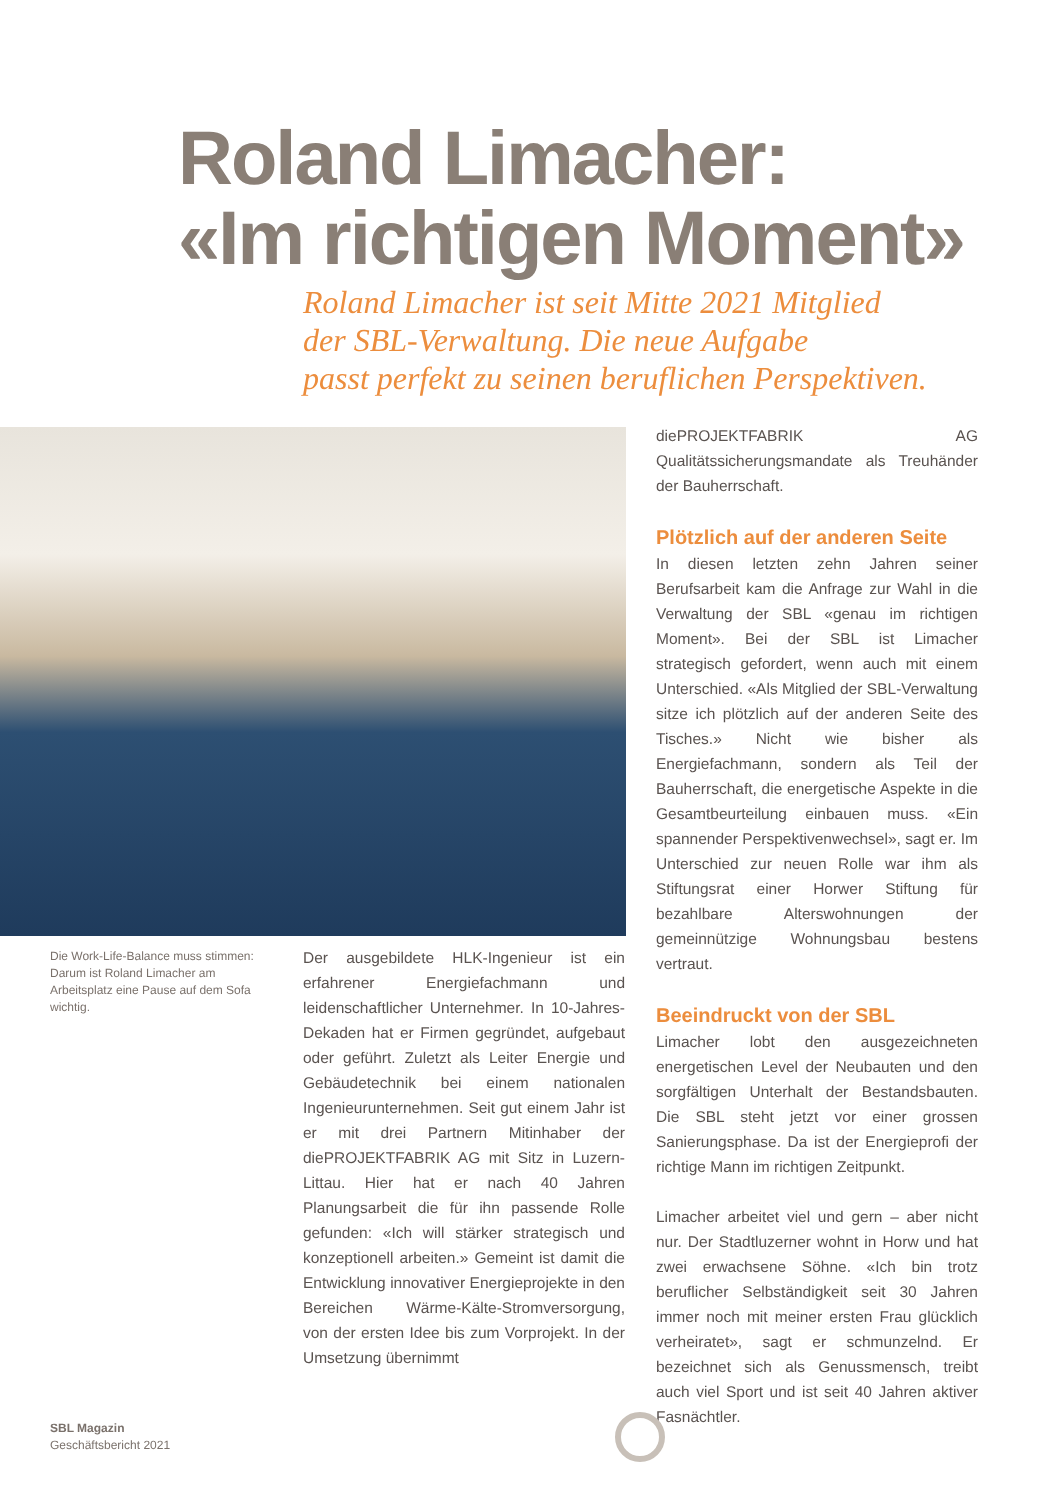Roland Limacher:
«Im richtigen Moment»
Roland Limacher ist seit Mitte 2021 Mitglied
der SBL-Verwaltung. Die neue Aufgabe
passt perfekt zu seinen beruflichen Perspektiven.
Die Work-Life-Balance muss stimmen: Darum ist Roland Limacher am Arbeitsplatz eine Pause auf dem Sofa wichtig.
Der ausgebildete HLK-Ingenieur ist ein erfahrener Energiefachmann und leidenschaftlicher Unternehmer. In 10-Jahres-Dekaden hat er Firmen gegründet, aufgebaut oder geführt. Zuletzt als Leiter Energie und Gebäudetechnik bei einem nationalen Ingenieurunternehmen. Seit gut einem Jahr ist er mit drei Partnern Mitinhaber der diePROJEKTFABRIK AG mit Sitz in Luzern-Littau. Hier hat er nach 40 Jahren Planungsarbeit die für ihn passende Rolle gefunden: «Ich will stärker strategisch und konzeptionell arbeiten.» Gemeint ist damit die Entwicklung innovativer Energieprojekte in den Bereichen Wärme-Kälte-Stromversorgung, von der ersten Idee bis zum Vorprojekt. In der Umsetzung übernimmt
diePROJEKTFABRIK AG Qualitätssicherungsmandate als Treuhänder der Bauherrschaft.
Plötzlich auf der anderen Seite
In diesen letzten zehn Jahren seiner Berufsarbeit kam die Anfrage zur Wahl in die Verwaltung der SBL «genau im richtigen Moment». Bei der SBL ist Limacher strategisch gefordert, wenn auch mit einem Unterschied. «Als Mitglied der SBL-Verwaltung sitze ich plötzlich auf der anderen Seite des Tisches.» Nicht wie bisher als Energiefachmann, sondern als Teil der Bauherrschaft, die energetische Aspekte in die Gesamtbeurteilung einbauen muss. «Ein spannender Perspektivenwechsel», sagt er. Im Unterschied zur neuen Rolle war ihm als Stiftungsrat einer Horwer Stiftung für bezahlbare Alterswohnungen der gemeinnützige Wohnungsbau bestens vertraut.
Beeindruckt von der SBL
Limacher lobt den ausgezeichneten energetischen Level der Neubauten und den sorgfältigen Unterhalt der Bestandsbauten. Die SBL steht jetzt vor einer grossen Sanierungsphase. Da ist der Energieprofi der richtige Mann im richtigen Zeitpunkt.
Limacher arbeitet viel und gern – aber nicht nur. Der Stadtluzerner wohnt in Horw und hat zwei erwachsene Söhne. «Ich bin trotz beruflicher Selbständigkeit seit 30 Jahren immer noch mit meiner ersten Frau glücklich verheiratet», sagt er schmunzelnd. Er bezeichnet sich als Genussmensch, treibt auch viel Sport und ist seit 40 Jahren aktiver Fasnächtler.
SBL Magazin
Geschäftsbericht 2021